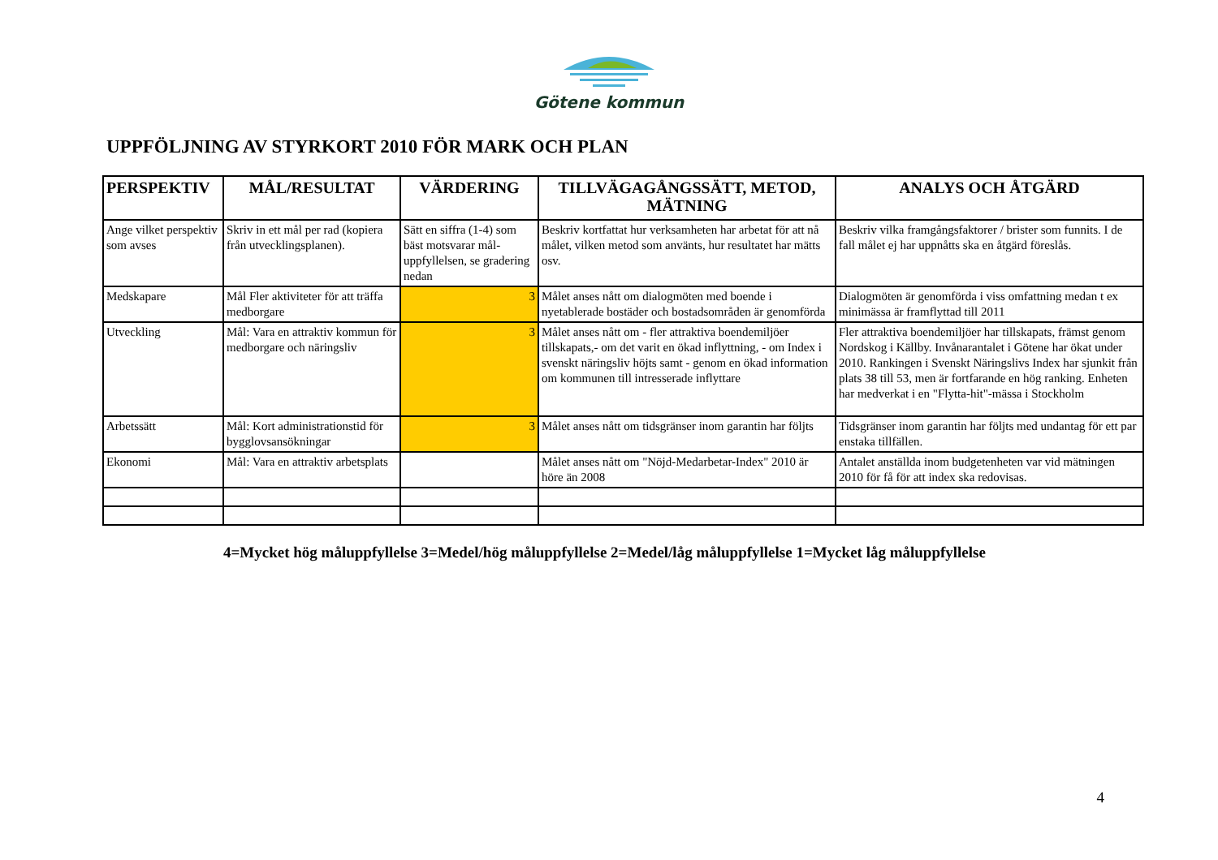Götene kommun
UPPFÖLJNING AV STYRKORT 2010 FÖR MARK OCH PLAN
| PERSPEKTIV | MÅL/RESULTAT | VÄRDERING | TILLVÄGAGÅNGSSÄTT, METOD, MÄTNING | ANALYS OCH ÅTGÄRD |
| --- | --- | --- | --- | --- |
| Ange vilket perspektiv som avses | Skriv in ett mål per rad (kopiera från utvecklingsplanen). | Sätt en siffra (1-4) som bäst motsvarar mål-uppfyllelsen, se gradering nedan | Beskriv kortfattat hur verksamheten har arbetat för att nå målet, vilken metod som använts, hur resultatet har mätts osv. | Beskriv vilka framgångsfaktorer / brister som funnits. I de fall målet ej har uppnåtts ska en åtgärd föreslås. |
| Medskapare | Mål Fler aktiviteter för att träffa medborgare | 3 | Målet anses nått om dialogmöten med boende i nyetablerade bostäder och bostadsområden är genomförda | Dialogmöten är genomförda i viss omfattning medan t ex minimässa är framflyttad till 2011 |
| Utveckling | Mål: Vara en attraktiv kommun för medborgare och näringsliv | 3 | Målet anses nått om - fler attraktiva boendemiljöer tillskapats,- om det varit en ökad inflyttning, - om Index i svenskt näringsliv höjts samt - genom en ökad information om kommunen till intresserade inflyttare | Fler attraktiva boendemiljöer har tillskapats, främst genom Nordskog i Källby. Invånarantalet i Götene har ökat under 2010. Rankingen i Svenskt Näringslivs Index har sjunkit från plats 38 till 53, men är fortfarande en hög ranking. Enheten har medverkat i en "Flytta-hit"-mässa i Stockholm |
| Arbetssätt | Mål: Kort administrationstid för bygglovsansökningar | 3 | Målet anses nått om tidsgränser inom garantin har följts | Tidsgränser inom garantin har följts med undantag för ett par enstaka tillfällen. |
| Ekonomi | Mål: Vara en attraktiv arbetsplats | | Målet anses nått om "Nöjd-Medarbetar-Index" 2010 är höre än 2008 | Antalet anställda inom budgetenheten var vid mätningen 2010 för få för att index ska redovisas. |
4=Mycket hög måluppfyllelse 3=Medel/hög måluppfyllelse 2=Medel/låg måluppfyllelse 1=Mycket låg måluppfyllelse
4